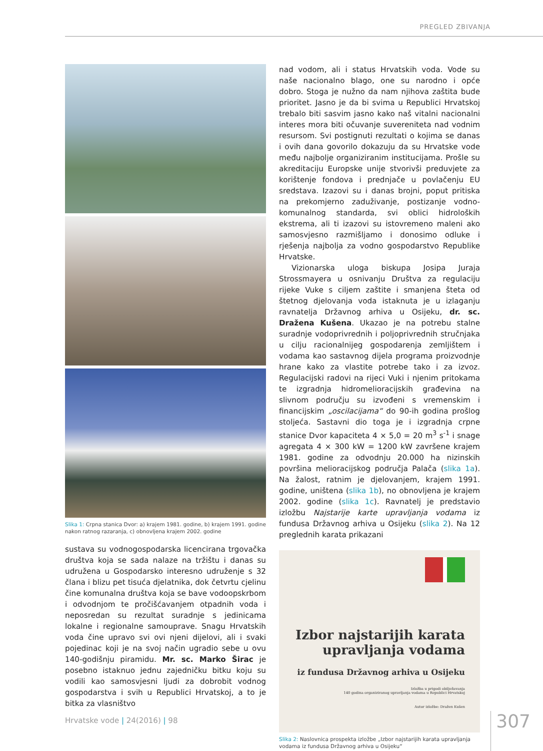PREGLED ZBIVANJA
Slika 1: Crpna stanica Dvor: a) krajem 1981. godine, b) krajem 1991. godine nakon ratnog razaranja, c) obnovljena krajem 2002. godine
sustava su vodnogospodarska licencirana trgovačka društva koja se sada nalaze na tržištu i danas su udružena u Gospodarsko interesno udruženje s 32 člana i blizu pet tisuća djelatnika, dok četvrtu cjelinu čine komunalna društva koja se bave vodoopskrbom i odvodnjom te pročišćavanjem otpadnih voda i neposredan su rezultat suradnje s jedinicama lokalne i regionalne samouprave. Snagu Hrvatskih voda čine upravo svi ovi njeni dijelovi, ali i svaki pojedinac koji je na svoj način ugradio sebe u ovu 140-godišnju piramidu. Mr. sc. Marko Širac je posebno istaknuo jednu zajedničku bitku koju su vodili kao samosvjesni ljudi za dobrobit vodnog gospodarstva i svih u Republici Hrvatskoj, a to je bitka za vlasništvo
nad vodom, ali i status Hrvatskih voda. Vode su naše nacionalno blago, one su narodno i opće dobro. Stoga je nužno da nam njihova zaštita bude prioritet. Jasno je da bi svima u Republici Hrvatskoj trebalo biti sasvim jasno kako naš vitalni nacionalni interes mora biti očuvanje suvereniteta nad vodnim resursom. Svi postignuti rezultati o kojima se danas i ovih dana govorilo dokazuju da su Hrvatske vode među najbolje organiziranim institucijama. Prošle su akreditaciju Europske unije stvorivši preduvjete za korištenje fondova i prednjače u povlačenju EU sredstava. Izazovi su i danas brojni, poput pritiska na prekomjerno zaduživanje, postizanje vodno-komunalnog standarda, svi oblici hidroloških ekstrema, ali ti izazovi su istovremeno maleni ako samosvjesno razmišljamo i donosimo odluke i rješenja najbolja za vodno gospodarstvo Republike Hrvatske.
Vizionarska uloga biskupa Josipa Juraja Strossmayera u osnivanju Društva za regulaciju rijeke Vuke s ciljem zaštite i smanjena šteta od štetnog djelovanja voda istaknuta je u izlaganju ravnatelja Državnog arhiva u Osijeku, dr. sc. Dražena Kušena. Ukazao je na potrebu stalne suradnje vodoprivrednih i poljoprivrednih stručnjaka u cilju racionalnijeg gospodarenja zemljištem i vodama kao sastavnog dijela programa proizvodnje hrane kako za vlastite potrebe tako i za izvoz. Regulacijski radovi na rijeci Vuki i njenim pritokama te izgradnja hidromelioracijskih građevina na slivnom području su izvođeni s vremenskim i financijskim „oscilacijama“ do 90-ih godina prošlog stoljeća. Sastavni dio toga je i izgradnja crpne stanice Dvor kapaciteta 4 × 5,0 = 20 m<sup>3</sup> s<sup>-1</sup> i snage agregata 4 × 300 kW = 1200 kW završene krajem 1981. godine za odvodnju 20.000 ha nizinskih površina melioracijskog područja Palača (slika 1a). Na žalost, ratnim je djelovanjem, krajem 1991. godine, uništena (slika 1b), no obnovljena je krajem 2002. godine (slika 1c). Ravnatelj je predstavio izložbu Najstarije karte upravljanja vodama iz fundusa Državnog arhiva u Osijeku (slika 2). Na 12 preglednih karata prikazani
Izbor najstarijih karata
upravljanja vodama
iz fundusa Državnog arhiva u Osijeku
Izložba u prigodi obilježavanja
140 godina organiziranog upravljanja vodama u Republici Hrvatskoj
Autor izložbe: Dražen Kušen
Slika 2: Naslovnica prospekta izložbe „Izbor najstarijih karata upravljanja vodama iz fundusa Državnog arhiva u Osijeku“
Hrvatske vode | 24(2016) | 98 307